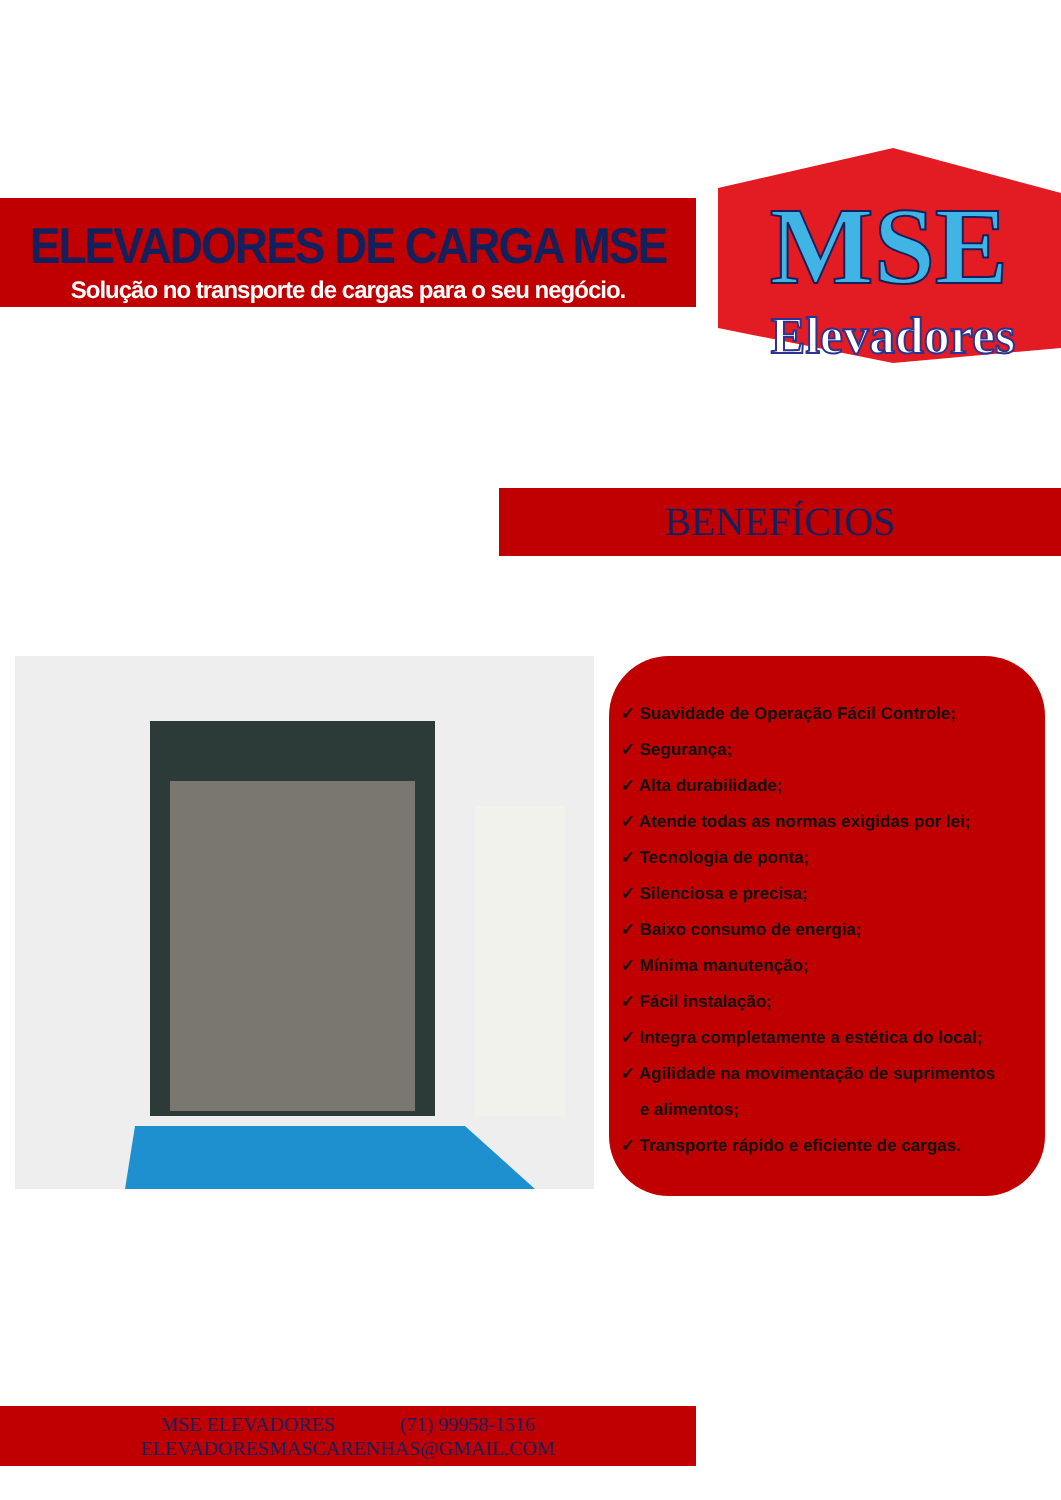ELEVADORES DE CARGA MSE
Solução no transporte de cargas para o seu negócio.
MSE
Elevadores
BENEFÍCIOS
✓ Suavidade de Operação Fácil Controle;
✓ Segurança;
✓ Alta durabilidade;
✓ Atende todas as normas exigidas por lei;
✓ Tecnologia de ponta;
✓ Silenciosa e precisa;
✓ Baixo consumo de energia;
✓ Mínima manutenção;
✓ Fácil instalação;
✓ Integra completamente a estética do local;
✓ Agilidade na movimentação de suprimentos
e alimentos;
✓ Transporte rápido e eficiente de cargas.
MSE ELEVADORES (71) 99958-1516
ELEVADORESMASCARENHAS@GMAIL.COM